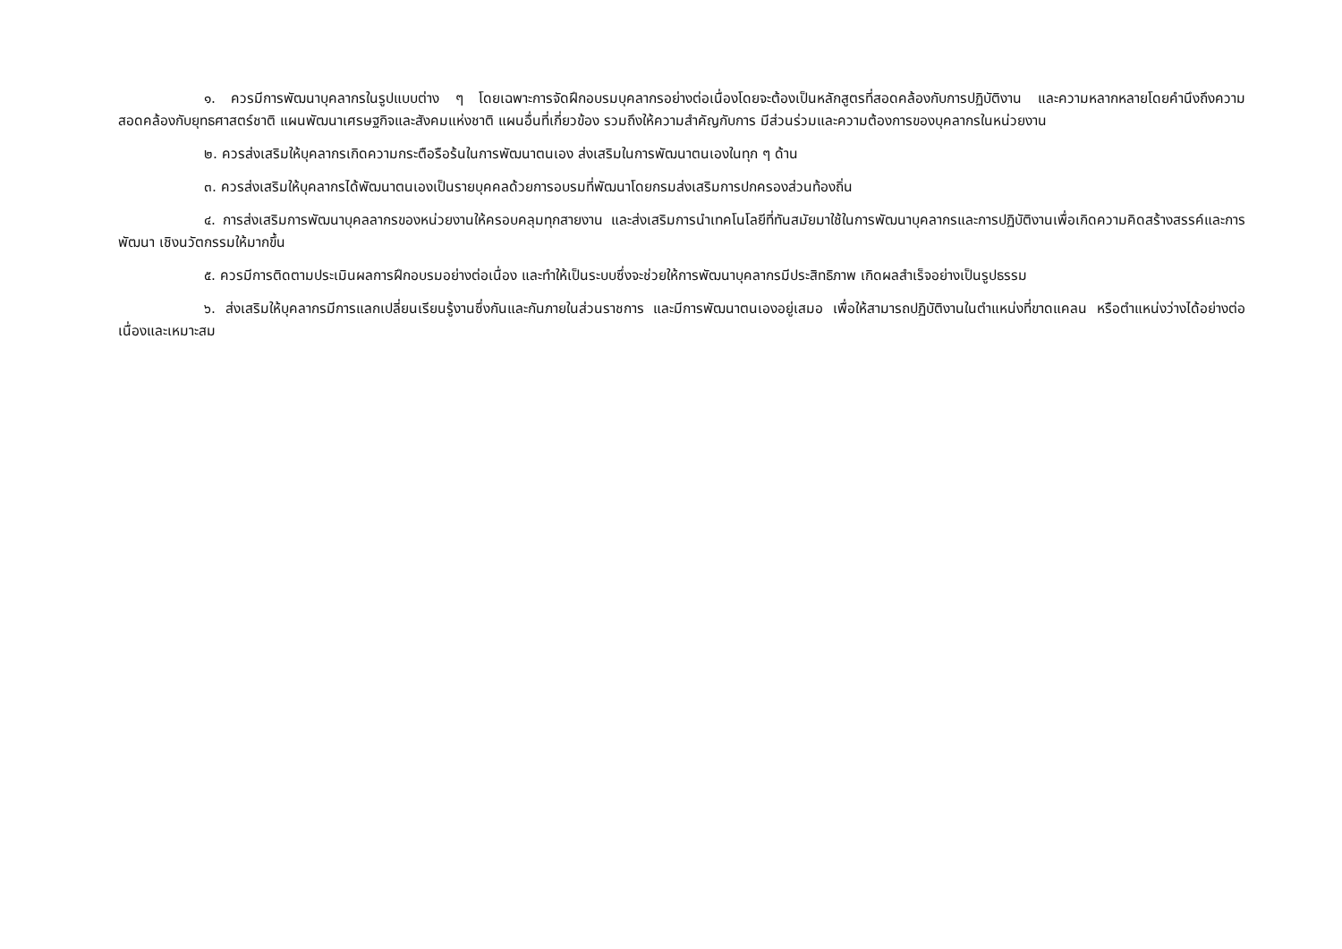๑. ควรมีการพัฒนาบุคลากรในรูปแบบต่าง ๆ โดยเฉพาะการจัดฝึกอบรมบุคลากรอย่างต่อเนื่องโดยจะต้องเป็นหลักสูตรที่สอดคล้องกับการปฏิบัติงาน และความหลากหลายโดยคำนึงถึงความสอดคล้องกับยุทธศาสตร์ชาติ แผนพัฒนาเศรษฐกิจและสังคมแห่งชาติ แผนอื่นที่เกี่ยวข้อง รวมถึงให้ความสำคัญกับการ มีส่วนร่วมและความต้องการของบุคลากรในหน่วยงาน
๒. ควรส่งเสริมให้บุคลากรเกิดความกระตือรือร้นในการพัฒนาตนเอง ส่งเสริมในการพัฒนาตนเองในทุก ๆ ด้าน
๓. ควรส่งเสริมให้บุคลากรได้พัฒนาตนเองเป็นรายบุคคลด้วยการอบรมที่พัฒนาโดยกรมส่งเสริมการปกครองส่วนท้องถิ่น
๔. การส่งเสริมการพัฒนาบุคลลากรของหน่วยงานให้ครอบคลุมทุกสายงาน และส่งเสริมการนำเทคโนโลยีที่ทันสมัยมาใช้ในการพัฒนาบุคลากรและการปฏิบัติงานเพื่อเกิดความคิดสร้างสรรค์และการพัฒนา เชิงนวัตกรรมให้มากขึ้น
๕. ควรมีการติดตามประเมินผลการฝึกอบรมอย่างต่อเนื่อง และทำให้เป็นระบบซึ่งจะช่วยให้การพัฒนาบุคลากรมีประสิทธิภาพ เกิดผลสำเร็จอย่างเป็นรูปธรรม
๖. ส่งเสริมให้บุคลากรมีการแลกเปลี่ยนเรียนรู้งานซึ่งกันและกันภายในส่วนราชการ และมีการพัฒนาตนเองอยู่เสมอ เพื่อให้สามารถปฏิบัติงานในตำแหน่งที่ขาดแคลน หรือตำแหน่งว่างได้อย่างต่อเนื่องและเหมาะสม